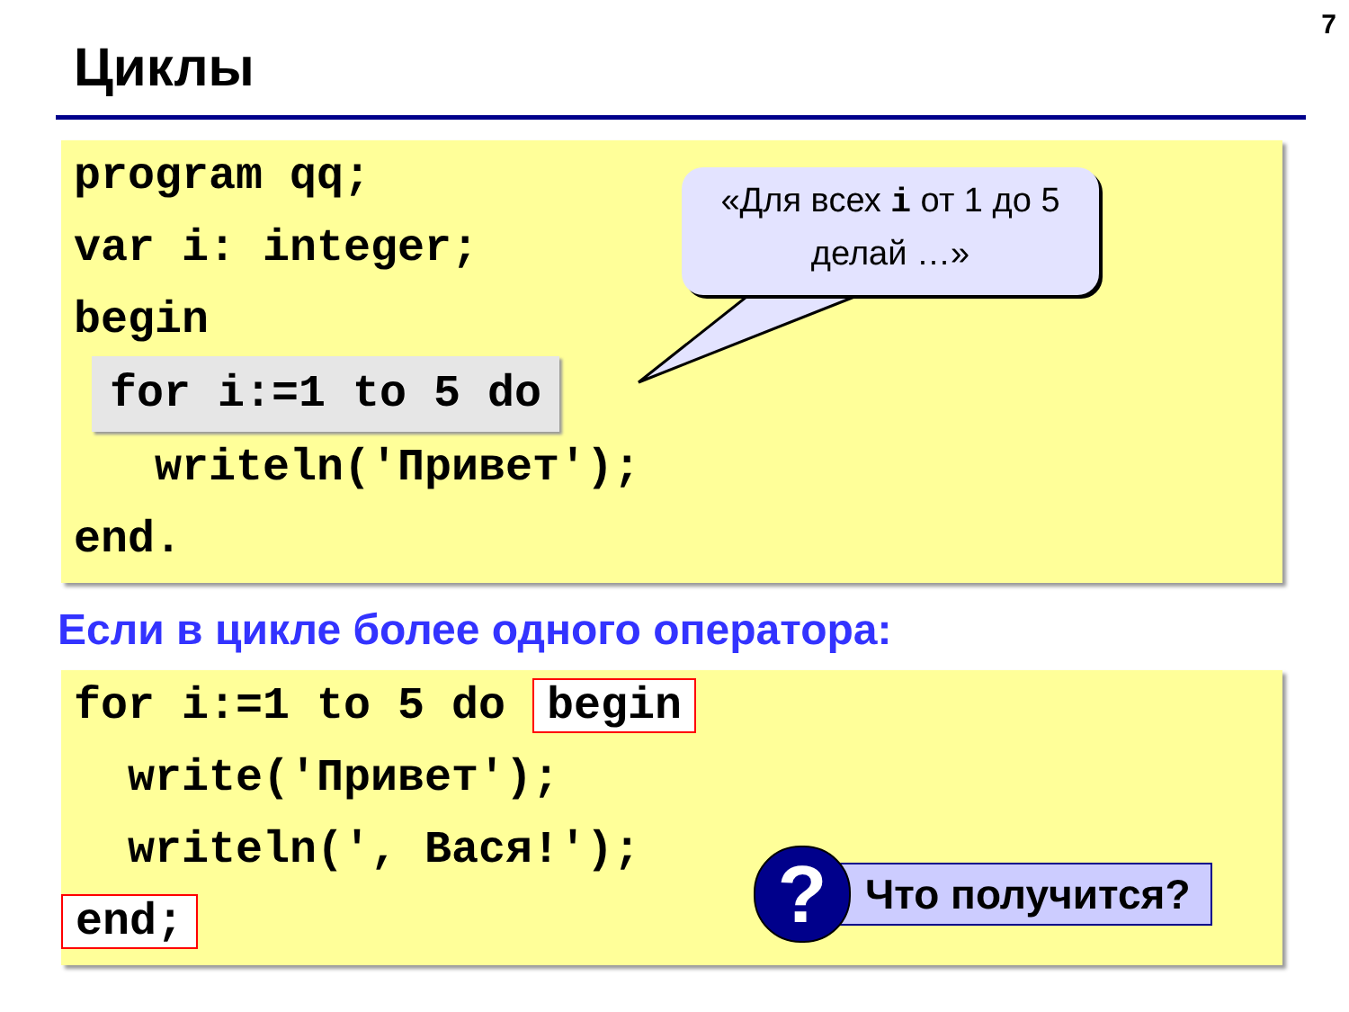7
Циклы
program qq;
var i: integer;
begin
for i:=1 to 5 do
writeln('Привет');
end.
«Для всех i от 1 до 5
делай …»
Если в цикле более одного оператора:
for i:=1 to 5 do begin
write('Привет');
writeln(', Вася!');
end;
?
Что получится?